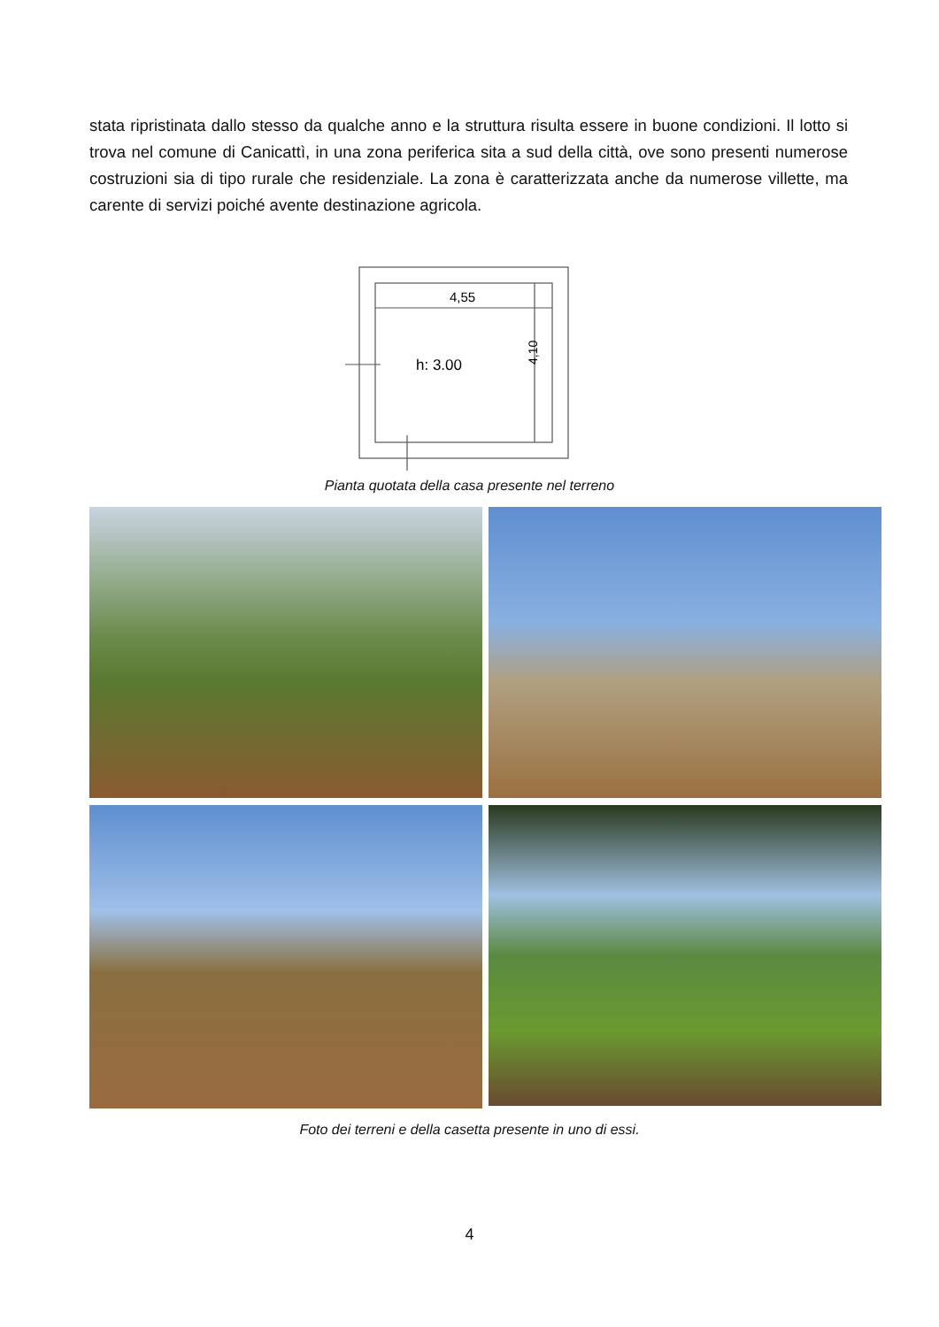stata ripristinata dallo stesso da qualche anno e la struttura risulta essere in buone condizioni. Il lotto si trova nel comune di Canicattì, in una zona periferica sita a sud della città, ove sono presenti numerose costruzioni sia di tipo rurale che residenziale. La zona è caratterizzata anche da numerose villette, ma carente di servizi poiché avente destinazione agricola.
4,55
h: 3.00
4,10
Pianta quotata della casa presente nel terreno
Foto dei terreni e della casetta presente in uno di essi.
4